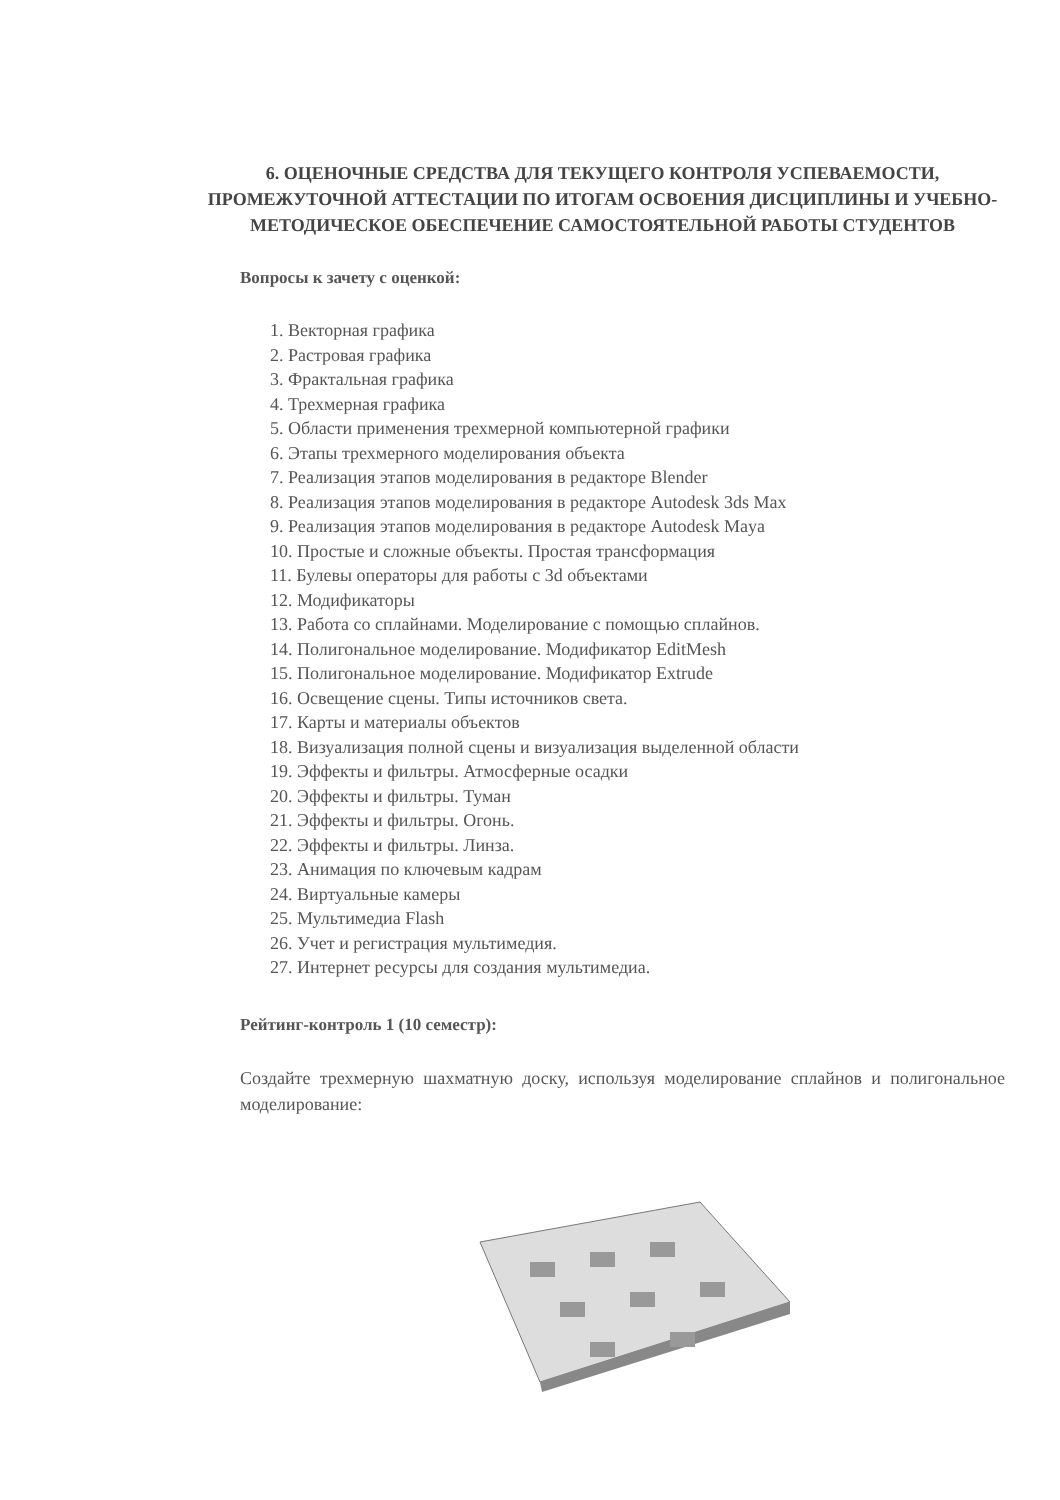6. ОЦЕНОЧНЫЕ СРЕДСТВА ДЛЯ ТЕКУЩЕГО КОНТРОЛЯ УСПЕВАЕМОСТИ, ПРОМЕЖУТОЧНОЙ АТТЕСТАЦИИ ПО ИТОГАМ ОСВОЕНИЯ ДИСЦИПЛИНЫ И УЧЕБНО-МЕТОДИЧЕСКОЕ ОБЕСПЕЧЕНИЕ САМОСТОЯТЕЛЬНОЙ РАБОТЫ СТУДЕНТОВ
Вопросы к зачету с оценкой:
1. Векторная графика
2. Растровая графика
3. Фрактальная графика
4. Трехмерная графика
5. Области применения трехмерной компьютерной графики
6. Этапы трехмерного моделирования объекта
7. Реализация этапов моделирования в редакторе Blender
8. Реализация этапов моделирования в редакторе Autodesk 3ds Max
9. Реализация этапов моделирования в редакторе Autodesk Maya
10. Простые и сложные объекты. Простая трансформация
11. Булевы операторы для работы с 3d объектами
12. Модификаторы
13. Работа со сплайнами. Моделирование с помощью сплайнов.
14. Полигональное моделирование. Модификатор EditMesh
15. Полигональное моделирование. Модификатор Extrude
16. Освещение сцены. Типы источников света.
17. Карты и материалы объектов
18. Визуализация полной сцены и визуализация выделенной области
19. Эффекты и фильтры. Атмосферные осадки
20. Эффекты и фильтры. Туман
21. Эффекты и фильтры. Огонь.
22. Эффекты и фильтры. Линза.
23. Анимация по ключевым кадрам
24. Виртуальные камеры
25. Мультимедиа Flash
26. Учет и регистрация мультимедия.
27. Интернет ресурсы для создания мультимедиа.
Рейтинг-контроль 1 (10 семестр):
Создайте трехмерную шахматную доску, используя моделирование сплайнов и полигональное моделирование: